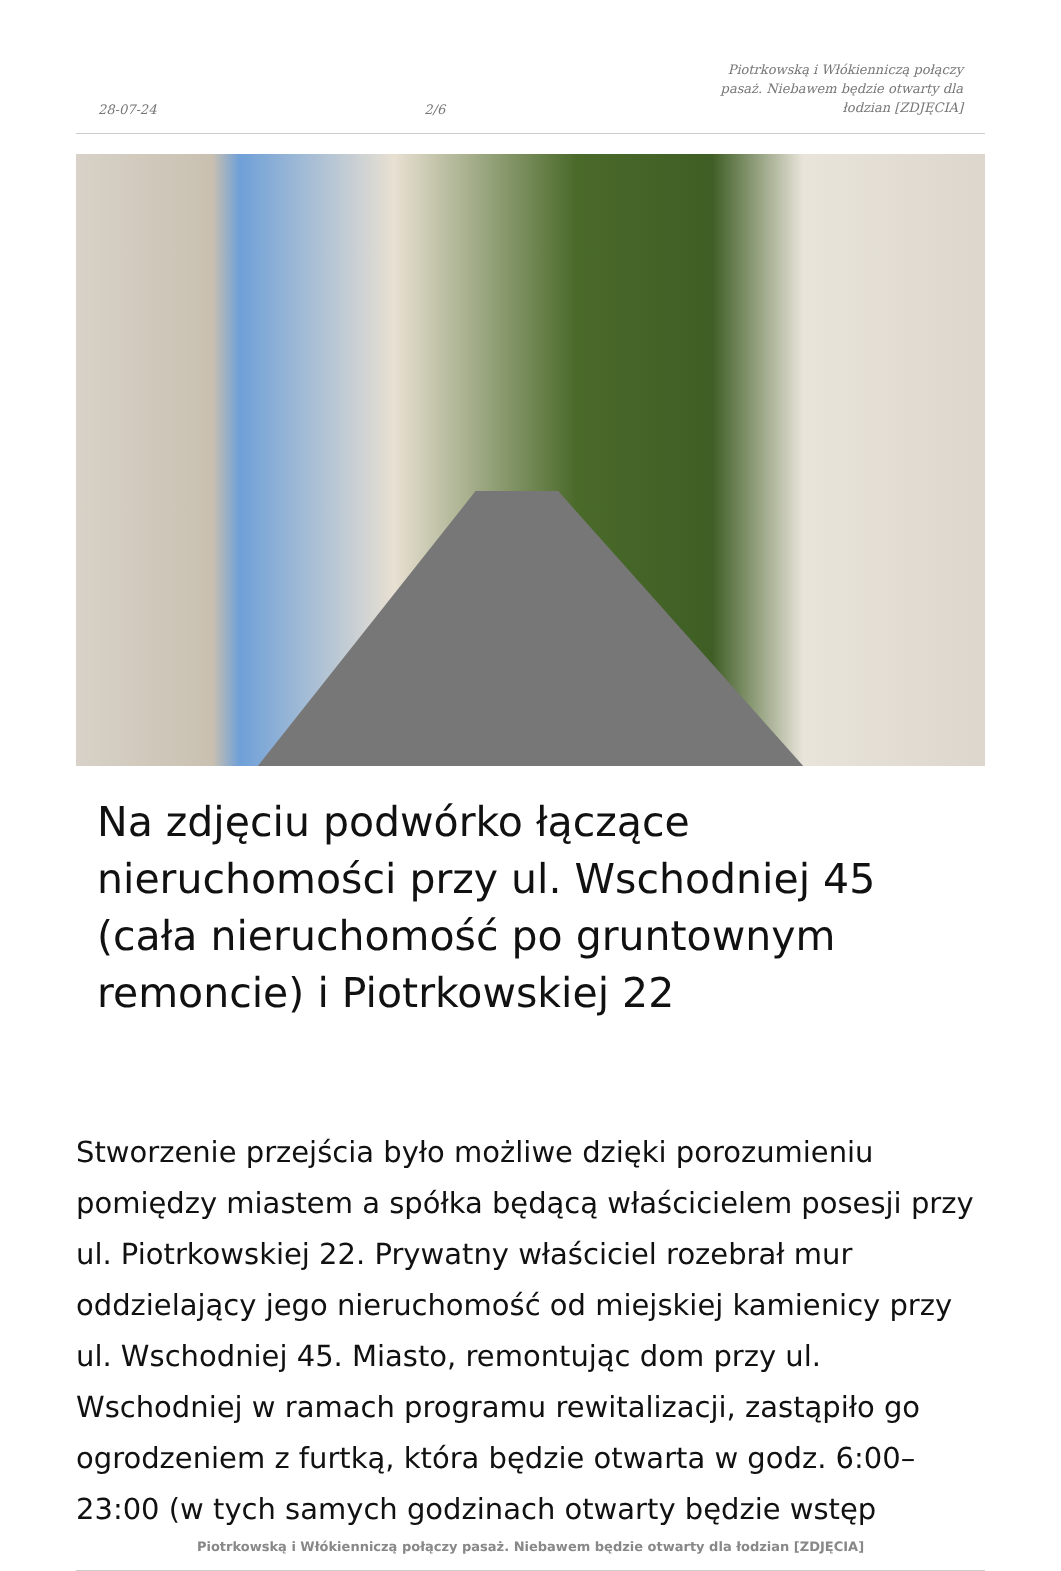28-07-24 2/6 Piotrkowską i Włókienniczą połączy pasaż. Niebawem będzie otwarty dla łodzian [ZDJĘCIA]
Na zdjęciu podwórko łączące nieruchomości przy ul. Wschodniej 45 (cała nieruchomość po gruntownym remoncie) i Piotrkowskiej 22
Stworzenie przejścia było możliwe dzięki porozumieniu pomiędzy miastem a spółka będącą właścicielem posesji przy ul. Piotrkowskiej 22. Prywatny właściciel rozebrał mur oddzielający jego nieruchomość od miejskiej kamienicy przy ul. Wschodniej 45. Miasto, remontując dom przy ul. Wschodniej w ramach programu rewitalizacji, zastąpiło go ogrodzeniem z furtką, która będzie otwarta w godz. 6:00–23:00 (w tych samych godzinach otwarty będzie wstęp
Piotrkowską i Włókienniczą połączy pasaż. Niebawem będzie otwarty dla łodzian [ZDJĘCIA]